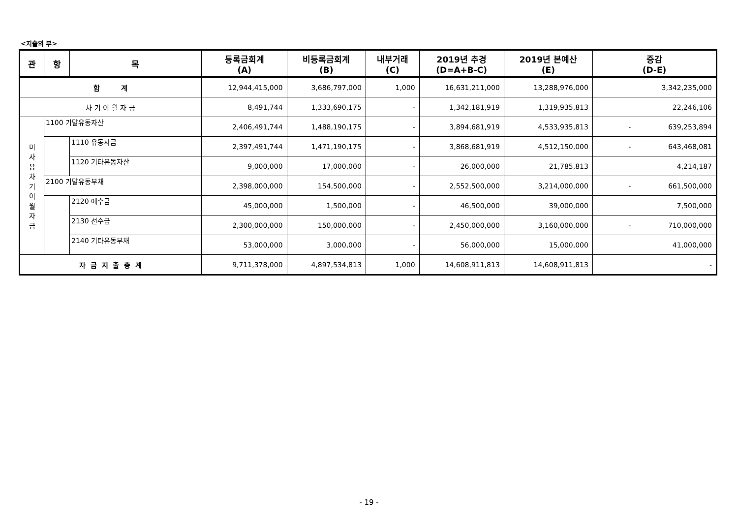<지출의 부>
| 관 | 항 | 목 | 등록금회계 (A) | 비등록금회계 (B) | 내부거래 (C) | 2019년 추경 (D=A+B-C) | 2019년 본예산 (E) | 증감 (D-E) |
| --- | --- | --- | --- | --- | --- | --- | --- | --- |
| 합 계 | | | 12,944,415,000 | 3,686,797,000 | 1,000 | 16,631,211,000 | 13,288,976,000 | 3,342,235,000 |
| 차 기 이 월 자 금 | | | 8,491,744 | 1,333,690,175 | - | 1,342,181,919 | 1,319,935,813 | 22,246,106 |
| 미 사 용 차 기 이 월 자 금 | 1100 기말유동자산 | | 2,406,491,744 | 1,488,190,175 | - | 3,894,681,919 | 4,533,935,813 | - 639,253,894 |
| | | 1110 유동자금 | 2,397,491,744 | 1,471,190,175 | - | 3,868,681,919 | 4,512,150,000 | - 643,468,081 |
| | | 1120 기타유동자산 | 9,000,000 | 17,000,000 | - | 26,000,000 | 21,785,813 | 4,214,187 |
| | 2100 기말유동부채 | | 2,398,000,000 | 154,500,000 | - | 2,552,500,000 | 3,214,000,000 | - 661,500,000 |
| | | 2120 예수금 | 45,000,000 | 1,500,000 | - | 46,500,000 | 39,000,000 | 7,500,000 |
| | | 2130 선수금 | 2,300,000,000 | 150,000,000 | - | 2,450,000,000 | 3,160,000,000 | - 710,000,000 |
| | | 2140 기타유동부채 | 53,000,000 | 3,000,000 | - | 56,000,000 | 15,000,000 | 41,000,000 |
| 자 금 지 출 총 계 | | | 9,711,378,000 | 4,897,534,813 | 1,000 | 14,608,911,813 | 14,608,911,813 | - |
- 19 -